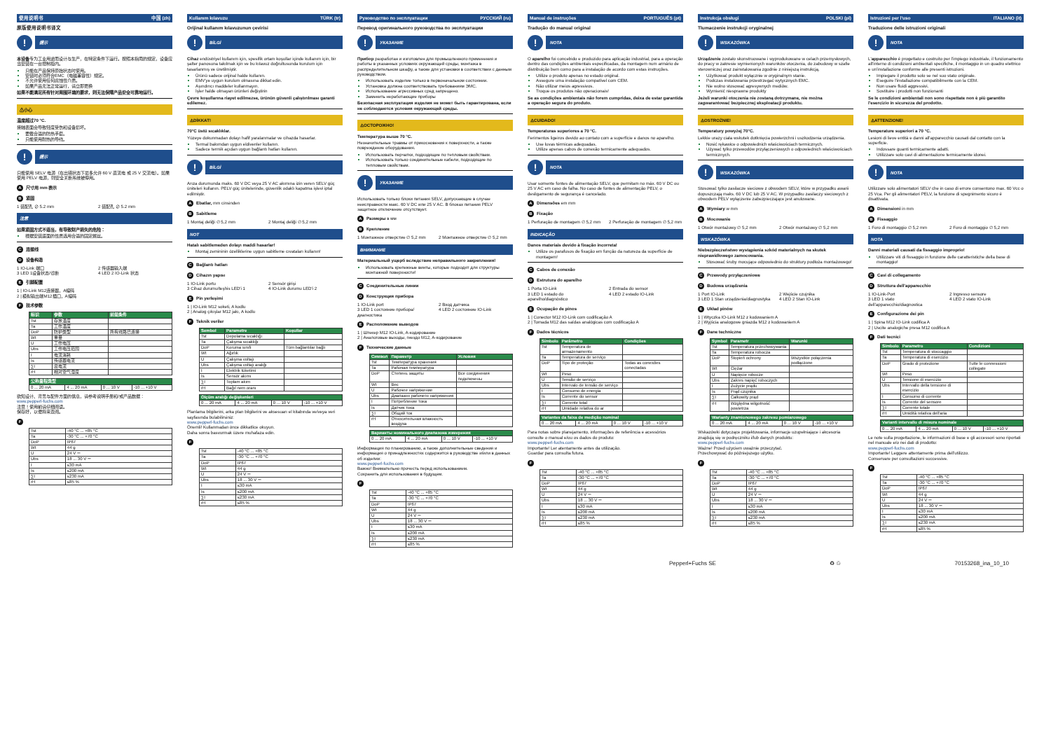使用说明书 中国 (zh)
原版使用说明书译文
!
提示
本设备专为工业用途而设计与生产，在特定条件下运行。按照本指南的规定，设备应当安装在一台控制柜内。
只能在产品保持原始状态时使用。
安装时必须符合EMC（电磁兼容性）规定。
不允许使用任何腐蚀性介质。
如果产品无法正常运行，请立即更换
如果不能满足所有针对周围环境的要求，则无法保障产品安全可靠地运行。
⚠小心
温度超过70 °C.
接触表面会导致轻度受伤和设备损坏。
要戴合适的防热手套。
只能使用耐热的导线。
!
提示
只能使用 SELV 电源（在出错状态下最多允许 60 V 直流电 或 25 V 交流电）。如果使用 PELV 电源，则安全关断系统被停用。
A尺寸用 mm 表示
B紧固
1 装配孔 ∅ 5.2 mm 2 装配孔 ∅ 5.2 mm
注意
如果紧固方式不适当，有导致财产损失的危险：
根据安装底面的性质选用合适的固定螺丝。
C连接线
D设备构造
1 IO-Link 端口
3 LED 1设备状态/诊断
2 传感器输入端
4 LED 2 IO-Link 状态
E引脚配置
1 | IO-Link M12连接器，A编码
2 | 模拟输出端M12插口，A编码
F技术参数
| 标识 | 参数 | 前提条件 |
| --- | --- | --- |
| Tst | 存放温度 | |
| Ta | 工作温度 | |
| DoP | 防护类型 | 所有线路已连接 |
| Wt | 重量 | |
| U | 工作电压 | |
| Ubs | 工作电压范围 | |
| I | 电流消耗 | |
| Is | 传感器电流 | |
| ∑I | 总电流 | |
| rH | 相对空气湿度 | |
| 公称量程类型 | | | |
| --- | --- | --- | --- |
| 0 ... 20 mA | 4 ... 20 mA | 0 ... 10 V | -10 ... +10 V |
欲知设计、背景与配件方面的信息，请参考说明手册和/或产品数据：
www.pepperl-fuchs.com
注意！使用前请仔细阅读。
保存好，以便将来查阅。
F
| Tst | -40 °C ... +85 °C |
| Ta | -30 °C ... +70 °C |
| DoP | IP67 |
| Wt | 44 g |
| U | 24 V ⎓ |
| Ubs | 18 ... 30 V ⎓ |
| I | ≤30 mA |
| Is | ≤200 mA |
| ∑I | ≤230 mA |
| rH | ≤85 % |
Kullanım kılavuzu TÜRK (tr)
Orijinal kullanım kılavuzunun çevirisi
!
BİLGİ
Cihaz endüstriyel kullanım için, spesifik ortam koşullar içinde kullanım için, bir şalter panosuna takılmak için ve bu kılavuz doğrultusunda kurulum için tasarlanmış ve üretilmiştir.
Ürünü sadece orijinal halde kullanın.
EMV'ye uygun kurulum olmasına dikkat edin.
Aşındırıcı maddeler kullanmayın.
İşler halde olmayan ürünleri değiştirin
Çevre koşullarına riayet edilmezse, ürünün güvenli çalıştırılması garanti edilemez.
⚠DİKKAT!
70°C üstü sıcaklıklar.
Yüzeye dokunmadan dolayı hafif yaralanmalar ve cihazda hasarlar.
Termal bakımdan uygun eldivenler kullanın.
Sadece termik açıdan uygun bağlantı hatları kullanın.
!
BİLGİ
Arıza durumunda maks. 60 V DC veya 25 V AC akımına izin veren SELV güç üniteleri kullanın. PELV güç ünitelerinde, güvenlik odaklı kapatma işlevi iptal edilmiştir.
A Ebatlar, mm cinsinden
B Sabitleme
1 Montaj deliği ∅ 5,2 mm 2 Montaj deliği ∅ 5,2 mm
NOT
Hatalı sabitlemeden dolayı maddi hasarlar!
Montaj zemininin özelliklerine uygun sabitleme cıvataları kullanın!
C Bağlantı hatları
D Cihazın yapısı
1 IO-Link portu
3 Cihaz durumu/teşhis LED'i 1
2 Sensör girişi
4 IO-Link durumu LED'i 2
E Pin yerleşimi
1 | IO-Link M12 soketi, A kodlu
2 | Analog çıkışlar M12 jakı, A kodlu
F Teknik veriler
| Sembol | Parametre | Koşullar |
| --- | --- | --- |
| Tst | Depolama sıcaklığı | |
| Ta | Çalışma sıcaklığı | |
| DoP | Koruma sınıfı | Tüm bağlantılar bağlı |
| Wt | Ağırlık | |
| U | Çalışma voltajı | |
| Ubs | Çalışma voltajı aralığı | |
| I | Elektrik tüketimi | |
| Is | Sensör akımı | |
| ∑I | Toplam akım | |
| rH | Bağıl nem oranı | |
| Ölçüm aralığı değişkenleri | | | |
| --- | --- | --- | --- |
| 0 ... 20 mA | 4 ... 20 mA | 0 ... 10 V | -10 ... +10 V |
Planlama bilgilerini, arka plan bilgilerini ve aksesuarı el kitabında ve/veya veri sayfasında bulabilirsiniz:
www.pepperl-fuchs.com
Önemli! Kullanmadan önce dikkatlice okuyun.
Daha sonra basvurmak üzere muhafaza edin.
F
| Tst | -40 °C ... +85 °C |
| Ta | -30 °C ... +70 °C |
| DoP | IP67 |
| Wt | 44 g |
| U | 24 V ⎓ |
| Ubs | 18 ... 30 V ⎓ |
| I | ≤30 mA |
| Is | ≤200 mA |
| ∑I | ≤230 mA |
| rH | ≤85 % |
Руководство по эксплуатации РУССКИЙ (ru)
Перевод оригинального руководства по эксплуатации
!
УКАЗАНИЕ
Прибор разработан и изготовлен для промышленного применения и работы в указанных условиях окружающей среды, монтажа в распределительном шкафу, а также для установки в соответствии с данным руководством.
Использовать изделие только в первоначальном состоянии.
Установка должна соответствовать требованиям ЭМС.
Использование агрессивных сред запрещено.
Заменить неработающие приборы
Безопасная эксплуатация изделия не может быть гарантирована, если не соблюдаются условия окружающей среды.
⚠ОСТОРОЖНО!
Температура выше 70 °C.
Незначительные травмы от прикосновения к поверхности, а также повреждение оборудования.
Использовать перчатки, подходящие по тепловым свойствам.
Использовать только соединительные кабели, подходящие по тепловым свойствам.
!
УКАЗАНИЕ
Использовать только блоки питания SELV, допускающие в случае неисправности макс. 60 V DC или 25 V AC. В блоках питания PELV защитное отключение отсутствует.
A Размеры в мм
B Крепление
1 Монтажное отверстие ∅ 5,2 mm 2 Монтажное отверстие ∅ 5,2 mm
ВНИМАНИЕ
Материальный ущерб вследствие неправильного закрепления!
Использовать крепежные винты, которые подходят для структуры монтажной поверхности!
C Соединительные линии
D Конструкция прибора
1 IO-Link port
3 LED 1 состояние прибора/диагностика
2 Вход датчика
4 LED 2 состояние IO-Link
E Расположение выводов
1 | Штекер M12 IO-Link, A-кодирование
2 | Аналоговые выходы, гнездо M12, A-кодирование
F Технические данные
| Символ | Параметр | Условия |
| --- | --- | --- |
| Tst | Температура хранения | |
| Ta | Рабочая температура | |
| DoP | Степень защиты | Все соединения подключены |
| Wt | Вес | |
| U | Рабочее напряжение | |
| Ubs | Диапазон рабочего напряжения | |
| I | Потребление тока | |
| Is | Датчик тока | |
| ∑I | Общий ток | |
| rH | Относительная влажность воздуха | |
| Варианты номинального диапазона измерения | | | |
| --- | --- | --- | --- |
| 0 ... 20 mA | 4 ... 20 mA | 0 ... 10 V | -10 ... +10 V |
Информация по планированию, а также дополнительные сведения и информация о принадлежностях содержится в руководстве и/или в данных об изделии:
www.pepperl-fuchs.com
Важно! Внимательно прочесть перед использованием.
Сохранить для использования в будущем.
F
| Tst | -40 °C ... +85 °C |
| Ta | -30 °C ... +70 °C |
| DoP | IP67 |
| Wt | 44 g |
| U | 24 V ⎓ |
| Ubs | 18 ... 30 V ⎓ |
| I | ≤30 mA |
| Is | ≤200 mA |
| ∑I | ≤230 mA |
| rH | ≤85 % |
Manual de instruções PORTUGUÊS (pt)
Tradução do manual original
!
NOTA
O aparelho foi concebido e produzido para aplicação industrial, para a operação dentro das condições ambientais especificadas, da montagem num armário de distribuição bem como para a instalação de acordo com estas instruções.
Utilize o produto apenas no estado original.
Assegure uma instalação compatível com CEM.
Não utilizar meios agressivos.
Troque os produtos não operacionais!
Se as condições ambientais não forem cumpridas, deixa de estar garantida a operação segura do produto.
⚠CUIDADO!
Temperaturas superiores a 70 °C.
Ferimentos ligeiros devido ao contato com a superfície e danos no aparelho.
Use luvas térmicas adequadas.
Utilize apenas cabos de conexão termicamente adequados.
!
NOTA
Usar somente fontes de alimentação SELV, que permitam no máx. 60 V DC ou 25 V AC em caso de falha. No caso de fontes de alimentação PELV, o desligamento de segurança é cancelado.
A Dimensões em mm
B Fixação
1 Perfuração de montagem ∅ 5,2 mm
2 Perfuração de montagem ∅ 5,2 mm
INDICAÇÃO
Danos materiais devido à fixação incorreta!
Utilize os parafusos de fixação em função da natureza da superfície de montagem!
C Cabos de conexão
D Estrutura do aparelho
1 Porta IO-Link
3 LED 1 estado do aparelho/diagnóstico
2 Entrada do sensor
4 LED 2 estado IO-Link
E Ocupação de pinos
1 | Conector M12 IO-Link com codificação A
2 | Tomada M12 das saídas analógicas com codificação A
F Dados técnicos
| Símbolo | Parâmetro | Condições |
| --- | --- | --- |
| Tst | Temperatura de armazenamento | |
| Ta | Temperatura de serviço | |
| DoP | Tipo de proteção | Todas as conexões conectadas |
| Wt | Peso | |
| U | Tensão de serviço | |
| Ubs | Intervalo de tensão de serviço | |
| I | Consumo de energia | |
| Is | Corrente do sensor | |
| ∑I | Corrente total | |
| rH | Umidade relativa do ar | |
| Variantes da faixa de medição nominal | | | |
| --- | --- | --- | --- |
| 0 ... 20 mA | 4 ... 20 mA | 0 ... 10 V | -10 ... +10 V |
Para notas sobre planejamento, informações de referência e acessórios
consulte o manual e/ou os dados do produto:
www.pepperl-fuchs.com
Importante! Ler atentamente antes da utilização.
Guardar para consulta futura.
F
| Tst | -40 °C ... +85 °C |
| Ta | -30 °C ... +70 °C |
| DoP | IP67 |
| Wt | 44 g |
| U | 24 V ⎓ |
| Ubs | 18 ... 30 V ⎓ |
| I | ≤30 mA |
| Is | ≤200 mA |
| ∑I | ≤230 mA |
| rH | ≤85 % |
Instrukcja obsługi POLSKI (pl)
Tlumaczenie instrukcji oryginalnej
!
WSKAZÓWKA
Urządzenie zostało skonstruowane i wyprodukowane w celach przemysłowych, do pracy w zakresie wymienionych warunków otoczenia, do zabudowy w szafie sterowniczej oraz zainstalowania zgodnie z niniejszą instrukcją.
Użytkować produkt wyłącznie w oryginalnym stanie.
Podczas instalowania przestrzegać wytycznych EMC.
Nie wolno stosować agresywnych mediów.
Wymienić niesprawne produkty
Jeżeli warunki otoczenia nie zostaną dotrzymane, nie można zagwarantować bezpiecznej eksploatacji produktu.
⚠OSTROŻNIE!
Temperatury powyżej 70°C.
Lekkie urazy ciała wskutek dotknięcia powierzchni i uszkodzenia urządzenia.
Nosić rękawice o odpowiednich właściwościach termicznych.
Używać tylko przewodów przyłączeniowych o odpowiednich właściwościach termicznych.
!
WSKAZÓWKA
Stosować tylko zasilacze sieciowe z obwodem SELV, które w przypadku awarii dopuszczają maks. 60 V DC lub 25 V AC. W przypadku zasilaczy sieciowych z obwodem PELV wyłączenie zabezpieczające jest anulowane.
A Wymiary w mm
B Mocowanie
1 Otwór montażowy ∅ 5,2 mm 2 Otwór montażowy ∅ 5,2 mm
WSKAZÓWKA
Niebezpieczeństwo wystąpienia szkód materialnych na skutek nieprawidłowego zamocowania.
Stosować śruby mocujące odpowiednio do struktury podłoża montażowego!
C Przewody przyłączeniowe
D Budowa urządzenia
1 Port IO-Link
3 LED 1 Stan urządzenia/diagnostyka
2 Wejście czujnika
4 LED 2 Stan IO-Link
E Układ pinów
1 | Wtyczka IO-Link M12 z kodowaniem A
2 | Wyjścia analogowe gniazda M12 z kodowaniem A
F Dane techniczne
| Symbol | Parametr | Warunki |
| --- | --- | --- |
| Tst | Temperatura przechowywania | |
| Ta | Temperatura robocza | |
| DoP | Stopień ochrony | Wszystkie połączenia podłączone |
| Wt | Ciężar | |
| U | Napięcie robocze | |
| Ubs | Zakres napięć roboczych | |
| I | Zużycie prądu | |
| Is | Prąd czujnika | |
| ∑I | Całkowity prąd | |
| rH | Względna wilgotność powietrza | |
| Warianty znamionowego zakresu pomiarowego | | | |
| --- | --- | --- | --- |
| 0 ... 20 mA | 4 ... 20 mA | 0 ... 10 V | -10 ... +10 V |
Wskazówki dotyczące projektowania, informacje uzupełniające i akcesoria
znajdują się w podręczniku i/lub danych produktu:
www.pepperl-fuchs.com
Ważne! Przed użyciem uważnie przeczytać.
Przechowywać do późniejszego użytku.
F
| Tst | -40 °C ... +85 °C |
| Ta | -30 °C ... +70 °C |
| DoP | IP67 |
| Wt | 44 g |
| U | 24 V ⎓ |
| Ubs | 18 ... 30 V ⎓ |
| I | ≤30 mA |
| Is | ≤200 mA |
| ∑I | ≤230 mA |
| rH | ≤85 % |
Istruzioni per l'uso ITALIANO (it)
Traduzione delle istruzioni originali
!
NOTA
L'apparecchio è progettato e costruito per l'impiego industriale, il funzionamento all'interno di condizioni ambientali specifiche, il montaggio in un quadro elettrico e un'installazione conforme alle presenti istruzioni.
Impiegare il prodotto solo se nel suo stato originale.
Eseguire l'installazione compatibilmente con la CEM.
Non usare fluidi aggressivi.
Sostituire i prodotti non funzionanti
Se le condizioni ambientali non sono rispettate non è più garantito l'esercizio in sicurezza del prodotto.
⚠ATTENZIONE!
Temperature superiori a 70 °C.
Lesioni di lieve entità e danni all'apparecchio causati dal contatto con la superficie.
Indossare guanti termicamente adatti.
Utilizzare solo cavi di alimentazione termicamente idonei.
!
NOTA
Utilizzare solo alimentatori SELV che in caso di errore consentono max. 60 Vcc o 25 Vca. Per gli alimentatori PELV, la funzione di spegnimento sicuro è disattivata.
A Dimensioni in mm
B Fissaggio
1 Foro di montaggio ∅ 5,2 mm 2 Foro di montaggio ∅ 5,2 mm
NOTA
Danni materiali causati da fissaggio improprio!
Utilizzare viti di fissaggio in funzione delle caratteristiche della base di montaggio!
C Cavi di collegamento
D Struttura dell'apparecchio
1 IO-Link-Port
3 LED 1 stato dell'apparecchio/diagnostica
2 Ingresso sensore
4 LED 2 stato IO-Link
E Configurazione dei pin
1 | Spina M12 IO-Link codifica A
2 | Uscite analogiche presa M12 codifica A
F Dati tecnici
| Simbolo | Parametro | Condizioni |
| --- | --- | --- |
| Tst | Temperatura di stoccaggio | |
| Ta | Temperatura di esercizio | |
| DoP | Grado di protezione | Tutte le connessioni collegate |
| Wt | Peso | |
| U | Tensione di esercizio | |
| Ubs | Intervallo della tensione di esercizio | |
| I | Consumo di corrente | |
| Is | Corrente del sensore | |
| ∑I | Corrente totale | |
| rH | Umidità relativa dell'aria | |
| Varianti intervallo di misura nominale | | | |
| --- | --- | --- | --- |
| 0 ... 20 mA | 4 ... 20 mA | 0 ... 10 V | -10 ... +10 V |
Le note sulla progettazione, le informazioni di base e gli accessori sono riportati nel manuale e/o nei dati di prodotto:
www.pepperl-fuchs.com
Importante! Leggere attentamente prima dell'utilizzo.
Conservare per consultazioni successive.
F
| Tst | -40 °C ... +85 °C |
| Ta | -30 °C ... +70 °C |
| DoP | IP67 |
| Wt | 44 g |
| U | 24 V ⎓ |
| Ubs | 18 ... 30 V ⎓ |
| I | ≤30 mA |
| Is | ≤200 mA |
| ∑I | ≤230 mA |
| rH | ≤85 % |
Pepperl+Fuchs SE ♻ ♲ 70153268_ina_10_10